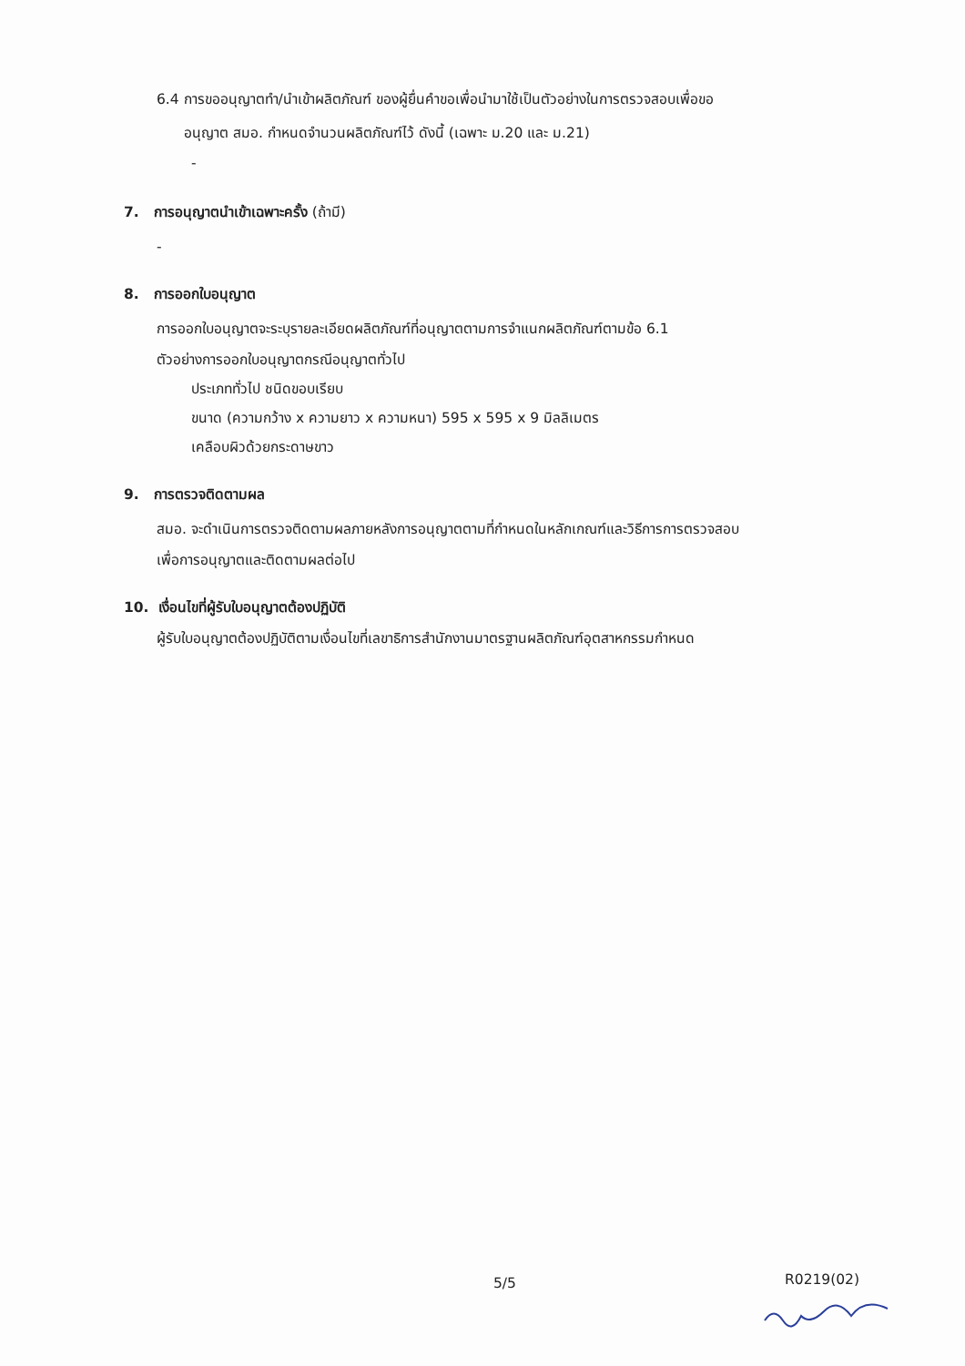6.4 การขออนุญาตทำ/นำเข้าผลิตภัณฑ์ ของผู้ยื่นคำขอเพื่อนำมาใช้เป็นตัวอย่างในการตรวจสอบเพื่อขอ
อนุญาต สมอ. กำหนดจำนวนผลิตภัณฑ์ไว้ ดังนี้ (เฉพาะ ม.20 และ ม.21)
-
7. การอนุญาตนำเข้าเฉพาะครั้ง (ถ้ามี)
-
8. การออกใบอนุญาต
การออกใบอนุญาตจะระบุรายละเอียดผลิตภัณฑ์ที่อนุญาตตามการจำแนกผลิตภัณฑ์ตามข้อ 6.1
ตัวอย่างการออกใบอนุญาตกรณีอนุญาตทั่วไป
ประเภททั่วไป ชนิดขอบเรียบ
ขนาด (ความกว้าง x ความยาว x ความหนา) 595 x 595 x 9 มิลลิเมตร
เคลือบผิวด้วยกระดาษขาว
9. การตรวจติดตามผล
สมอ. จะดำเนินการตรวจติดตามผลภายหลังการอนุญาตตามที่กำหนดในหลักเกณฑ์และวิธีการการตรวจสอบ
เพื่อการอนุญาตและติดตามผลต่อไป
10. เงื่อนไขที่ผู้รับใบอนุญาตต้องปฏิบัติ
ผู้รับใบอนุญาตต้องปฏิบัติตามเงื่อนไขที่เลขาธิการสำนักงานมาตรฐานผลิตภัณฑ์อุตสาหกรรมกำหนด
5/5 R0219(02)